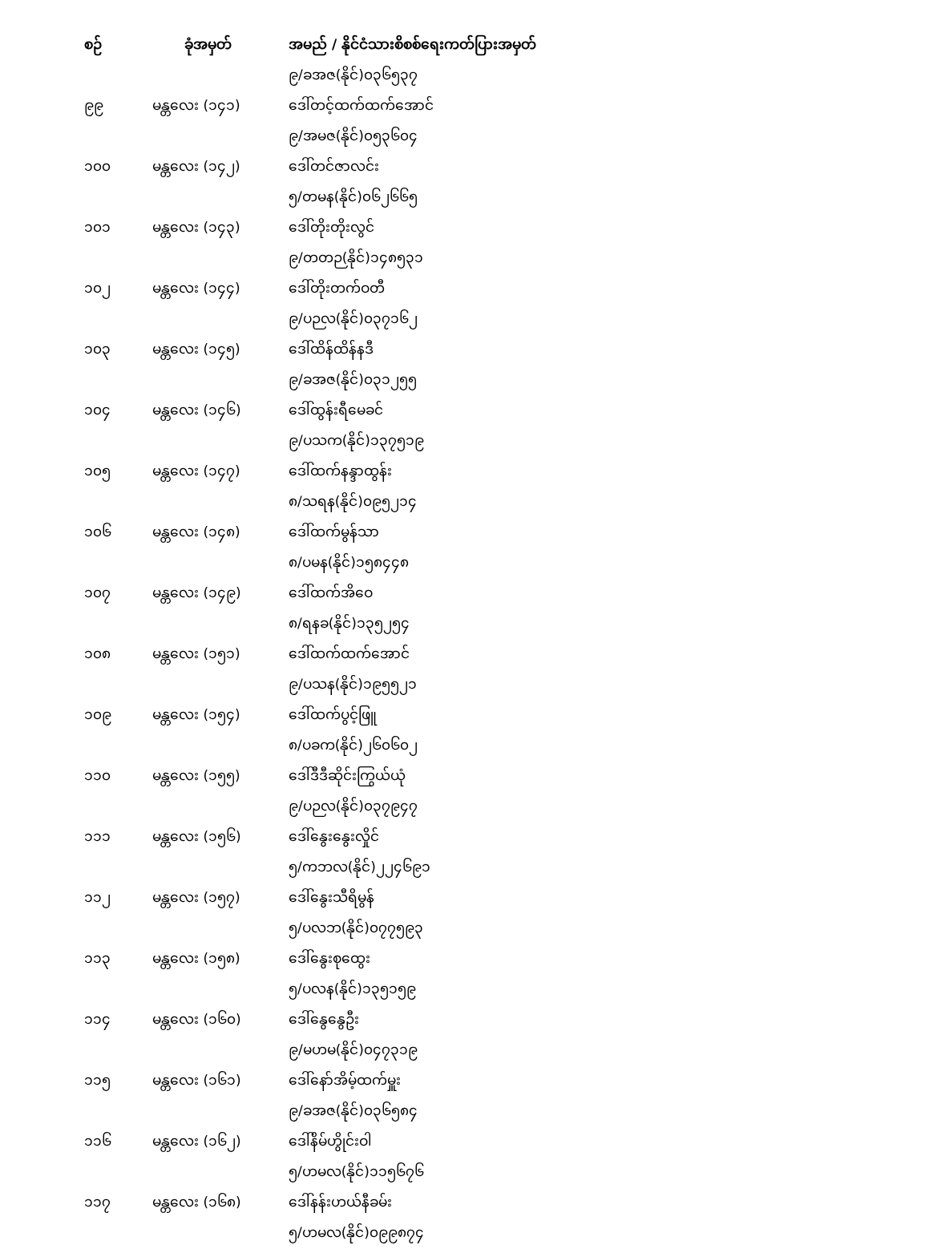| စဉ် | ခုံအမှတ် | အမည် / နိုင်ငံသားစိစစ်ရေးကတ်ပြားအမှတ် |
| --- | --- | --- |
| | | ၉/ခအဇ(နိုင်)၀၃၆၅၃၇ |
| ၉၉ | မန္တလေး (၁၄၁) | ဒေါ်တင့်ထက်ထက်အောင် |
| | | ၉/အမဇ(နိုင်)၀၅၃၆၀၄ |
| ၁၀၀ | မန္တလေး (၁၄၂) | ဒေါ်တင်ဇာလင်း |
| | | ၅/တမန(နိုင်)၀၆၂၆၆၅ |
| ၁၀၁ | မန္တလေး (၁၄၃) | ဒေါ်တိုးတိုးလွင် |
| | | ၉/တတဉ(နိုင်)၁၄၈၅၃၁ |
| ၁၀၂ | မန္တလေး (၁၄၄) | ဒေါ်တိုးတက်ဝတီ |
| | | ၉/ပဉလ(နိုင်)၀၃၇၁၆၂ |
| ၁၀၃ | မန္တလေး (၁၄၅) | ဒေါ်ထိန်ထိန်နဒီ |
| | | ၉/ခအဇ(နိုင်)၀၃၁၂၅၅ |
| ၁၀၄ | မန္တလေး (၁၄၆) | ဒေါ်ထွန်းရီမေခင် |
| | | ၉/ပသက(နိုင်)၁၃၇၅၁၉ |
| ၁၀၅ | မန္တလေး (၁၄၇) | ဒေါ်ထက်နန္ဒာထွန်း |
| | | ၈/သရန(နိုင်)၀၉၅၂၁၄ |
| ၁၀၆ | မန္တလေး (၁၄၈) | ဒေါ်ထက်မွန်သာ |
| | | ၈/ပမန(နိုင်)၁၅၈၄၄၈ |
| ၁၀၇ | မန္တလေး (၁၄၉) | ဒေါ်ထက်အိဝေ |
| | | ၈/ရနခ(နိုင်)၁၃၅၂၅၄ |
| ၁၀၈ | မန္တလေး (၁၅၁) | ဒေါ်ထက်ထက်အောင် |
| | | ၉/ပသန(နိုင်)၁၉၅၅၂၁ |
| ၁၀၉ | မန္တလေး (၁၅၄) | ဒေါ်ထက်ပွင့်ဖြူ |
| | | ၈/ပခက(နိုင်)၂၆၀၆၀၂ |
| ၁၁၀ | မန္တလေး (၁၅၅) | ဒေါ်ဒီဒီဆိုင်းကြွယ်ယုံ |
| | | ၉/ပဉလ(နိုင်)၀၃၇၉၄၇ |
| ၁၁၁ | မန္တလေး (၁၅၆) | ဒေါ်နွေးနွေးလှိုင် |
| | | ၅/ကဘလ(နိုင်)၂၂၄၆၉၁ |
| ၁၁၂ | မန္တလေး (၁၅၇) | ဒေါ်နွေးသီရိမွန် |
| | | ၅/ပလဘ(နိုင်)၀၇၇၅၉၃ |
| ၁၁၃ | မန္တလေး (၁၅၈) | ဒေါ်နွေးစုထွေး |
| | | ၅/ပလန(နိုင်)၁၃၅၁၅၉ |
| ၁၁၄ | မန္တလေး (၁၆၀) | ဒေါ်နွေနွေဦး |
| | | ၉/မဟမ(နိုင်)၀၄၇၃၁၉ |
| ၁၁၅ | မန္တလေး (၁၆၁) | ဒေါ်နော်အိမ့်ထက်မှူး |
| | | ၉/ခအဇ(နိုင်)၀၃၆၅၈၄ |
| ၁၁၆ | မန္တလေး (၁၆၂) | ဒေါ်နိမ်ဟွိုင်းဝါ |
| | | ၅/ဟမလ(နိုင်)၁၁၅၆၇၆ |
| ၁၁၇ | မန္တလေး (၁၆၈) | ဒေါ်နန်းဟယ်နီခမ်း |
| | | ၅/ဟမလ(နိုင်)၀၉၉၈၇၄ |